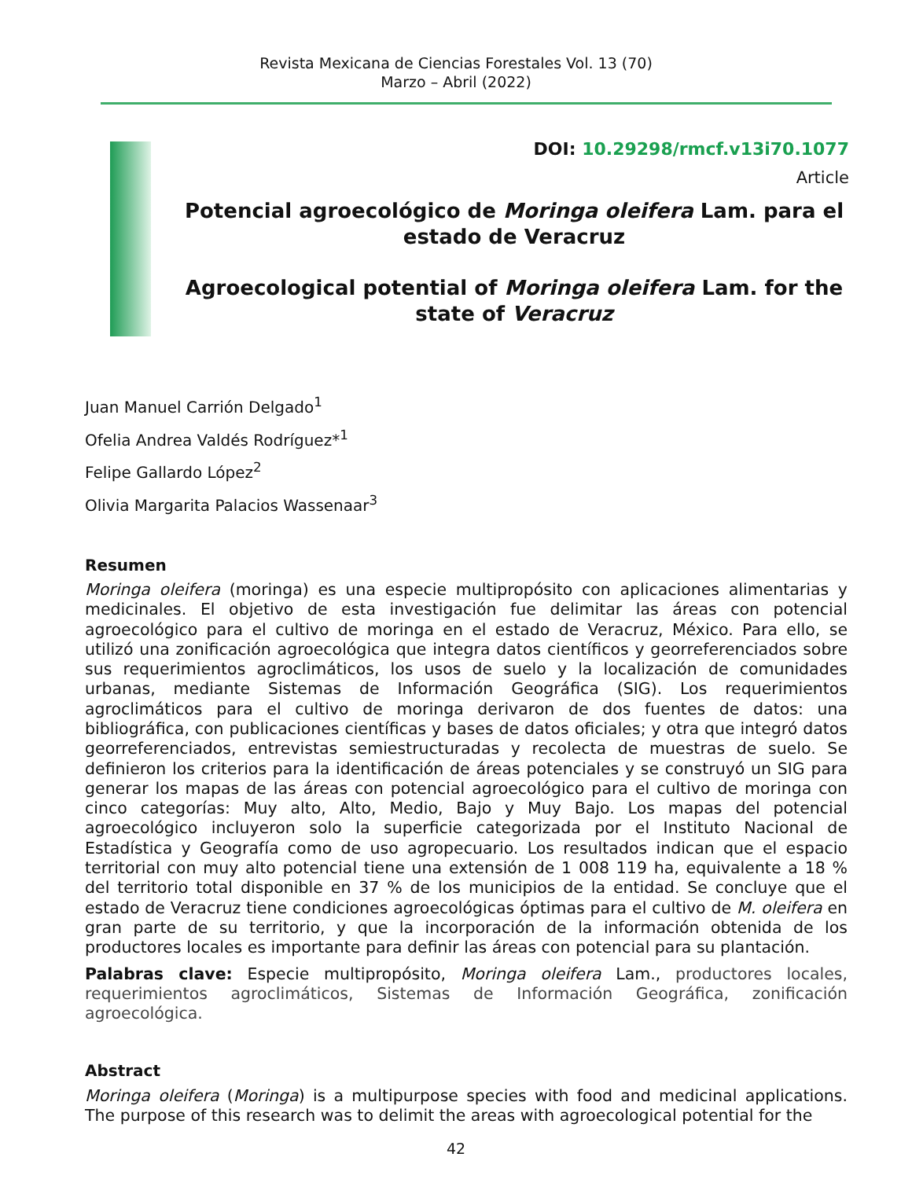Revista Mexicana de Ciencias Forestales Vol. 13 (70)
Marzo – Abril (2022)
DOI: 10.29298/rmcf.v13i70.1077
Article
Potencial agroecológico de Moringa oleifera Lam. para el estado de Veracruz
Agroecological potential of Moringa oleifera Lam. for the state of Veracruz
Juan Manuel Carrión Delgado<sup>1</sup>
Ofelia Andrea Valdés Rodríguez*<sup>1</sup>
Felipe Gallardo López<sup>2</sup>
Olivia Margarita Palacios Wassenaar<sup>3</sup>
Resumen
Moringa oleifera (moringa) es una especie multipropósito con aplicaciones alimentarias y medicinales. El objetivo de esta investigación fue delimitar las áreas con potencial agroecológico para el cultivo de moringa en el estado de Veracruz, México. Para ello, se utilizó una zonificación agroecológica que integra datos científicos y georreferenciados sobre sus requerimientos agroclimáticos, los usos de suelo y la localización de comunidades urbanas, mediante Sistemas de Información Geográfica (SIG). Los requerimientos agroclimáticos para el cultivo de moringa derivaron de dos fuentes de datos: una bibliográfica, con publicaciones científicas y bases de datos oficiales; y otra que integró datos georreferenciados, entrevistas semiestructuradas y recolecta de muestras de suelo. Se definieron los criterios para la identificación de áreas potenciales y se construyó un SIG para generar los mapas de las áreas con potencial agroecológico para el cultivo de moringa con cinco categorías: Muy alto, Alto, Medio, Bajo y Muy Bajo. Los mapas del potencial agroecológico incluyeron solo la superficie categorizada por el Instituto Nacional de Estadística y Geografía como de uso agropecuario. Los resultados indican que el espacio territorial con muy alto potencial tiene una extensión de 1 008 119 ha, equivalente a 18 % del territorio total disponible en 37 % de los municipios de la entidad. Se concluye que el estado de Veracruz tiene condiciones agroecológicas óptimas para el cultivo de M. oleifera en gran parte de su territorio, y que la incorporación de la información obtenida de los productores locales es importante para definir las áreas con potencial para su plantación.
Palabras clave: Especie multipropósito, Moringa oleifera Lam., productores locales, requerimientos agroclimáticos, Sistemas de Información Geográfica, zonificación agroecológica.
Abstract
Moringa oleifera (Moringa) is a multipurpose species with food and medicinal applications. The purpose of this research was to delimit the areas with agroecological potential for the
42